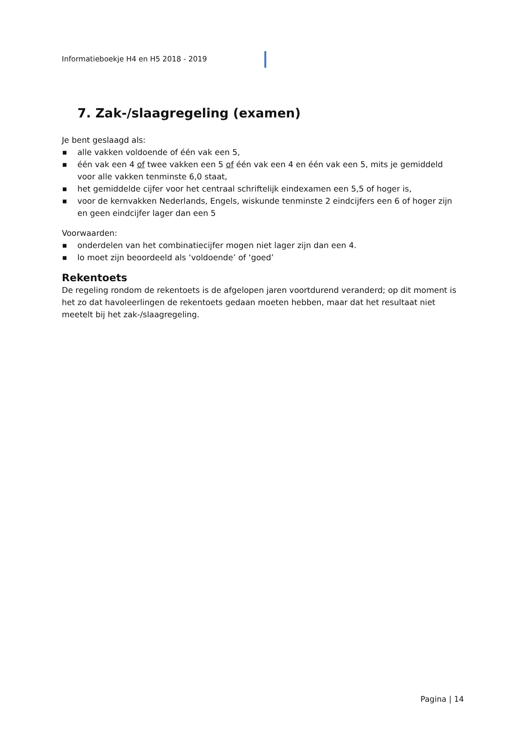Informatieboekje H4 en H5 2018 - 2019
7. Zak-/slaagregeling (examen)
Je bent geslaagd als:
■ alle vakken voldoende of één vak een 5,
■ één vak een 4 of twee vakken een 5 of één vak een 4 en één vak een 5, mits je gemiddeld voor alle vakken tenminste 6,0 staat,
■ het gemiddelde cijfer voor het centraal schriftelijk eindexamen een 5,5 of hoger is,
■ voor de kernvakken Nederlands, Engels, wiskunde tenminste 2 eindcijfers een 6 of hoger zijn en geen eindcijfer lager dan een 5
Voorwaarden:
■ onderdelen van het combinatiecijfer mogen niet lager zijn dan een 4.
■ lo moet zijn beoordeeld als ‘voldoende’ of ‘goed’
Rekentoets
De regeling rondom de rekentoets is de afgelopen jaren voortdurend veranderd; op dit moment is het zo dat havoleerlingen de rekentoets gedaan moeten hebben, maar dat het resultaat niet meetelt bij het zak-/slaagregeling.
Pagina | 14